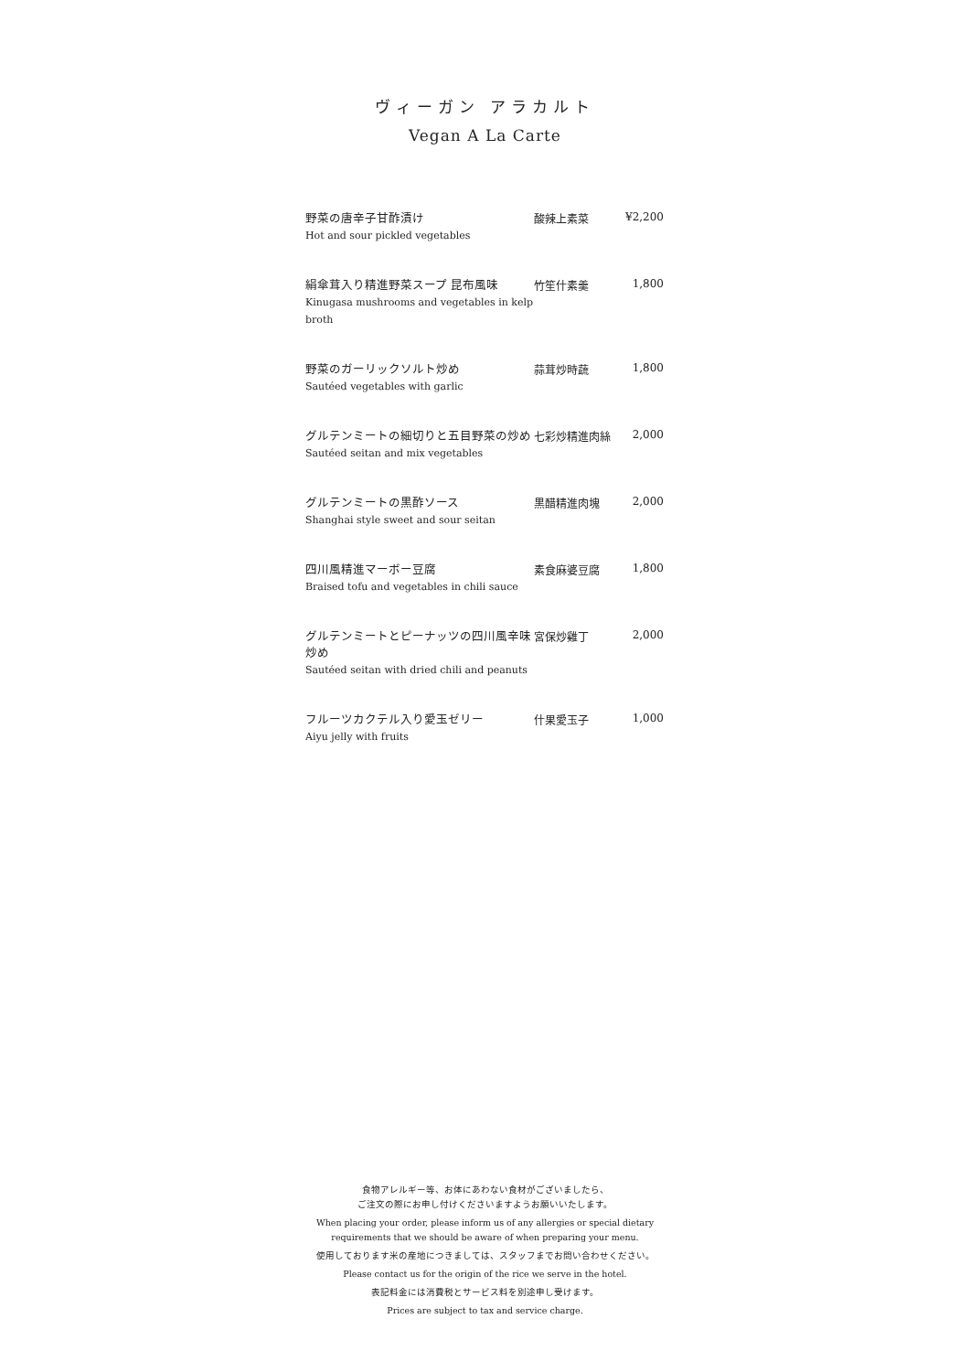ヴィーガン アラカルト
Vegan A La Carte
| 野菜の唐辛子甘酢漬け Hot and sour pickled vegetables | 酸辣上素菜 | ¥2,200 |
| 絹傘茸入り精進野菜スープ 昆布風味 Kinugasa mushrooms and vegetables in kelp broth | 竹笙什素羹 | 1,800 |
| 野菜のガーリックソルト炒め Sautéed vegetables with garlic | 蒜茸炒時蔬 | 1,800 |
| グルテンミートの細切りと五目野菜の炒め Sautéed seitan and mix vegetables | 七彩炒精進肉絲 | 2,000 |
| グルテンミートの黒酢ソース Shanghai style sweet and sour seitan | 黒醋精進肉塊 | 2,000 |
| 四川風精進マーボー豆腐 Braised tofu and vegetables in chili sauce | 素食麻婆豆腐 | 1,800 |
| グルテンミートとピーナッツの四川風辛味炒め Sautéed seitan with dried chili and peanuts | 宮保炒雞丁 | 2,000 |
| フルーツカクテル入り愛玉ゼリー Aiyu jelly with fruits | 什果愛玉子 | 1,000 |
食物アレルギー等、お体にあわない食材がございましたら、
ご注文の際にお申し付けくださいますようお願いいたします。
When placing your order, please inform us of any allergies or special dietary
requirements that we should be aware of when preparing your menu.
使用しております米の産地につきましては、スタッフまでお問い合わせください。
Please contact us for the origin of the rice we serve in the hotel.
表記料金には消費税とサービス料を別途申し受けます。
Prices are subject to tax and service charge.